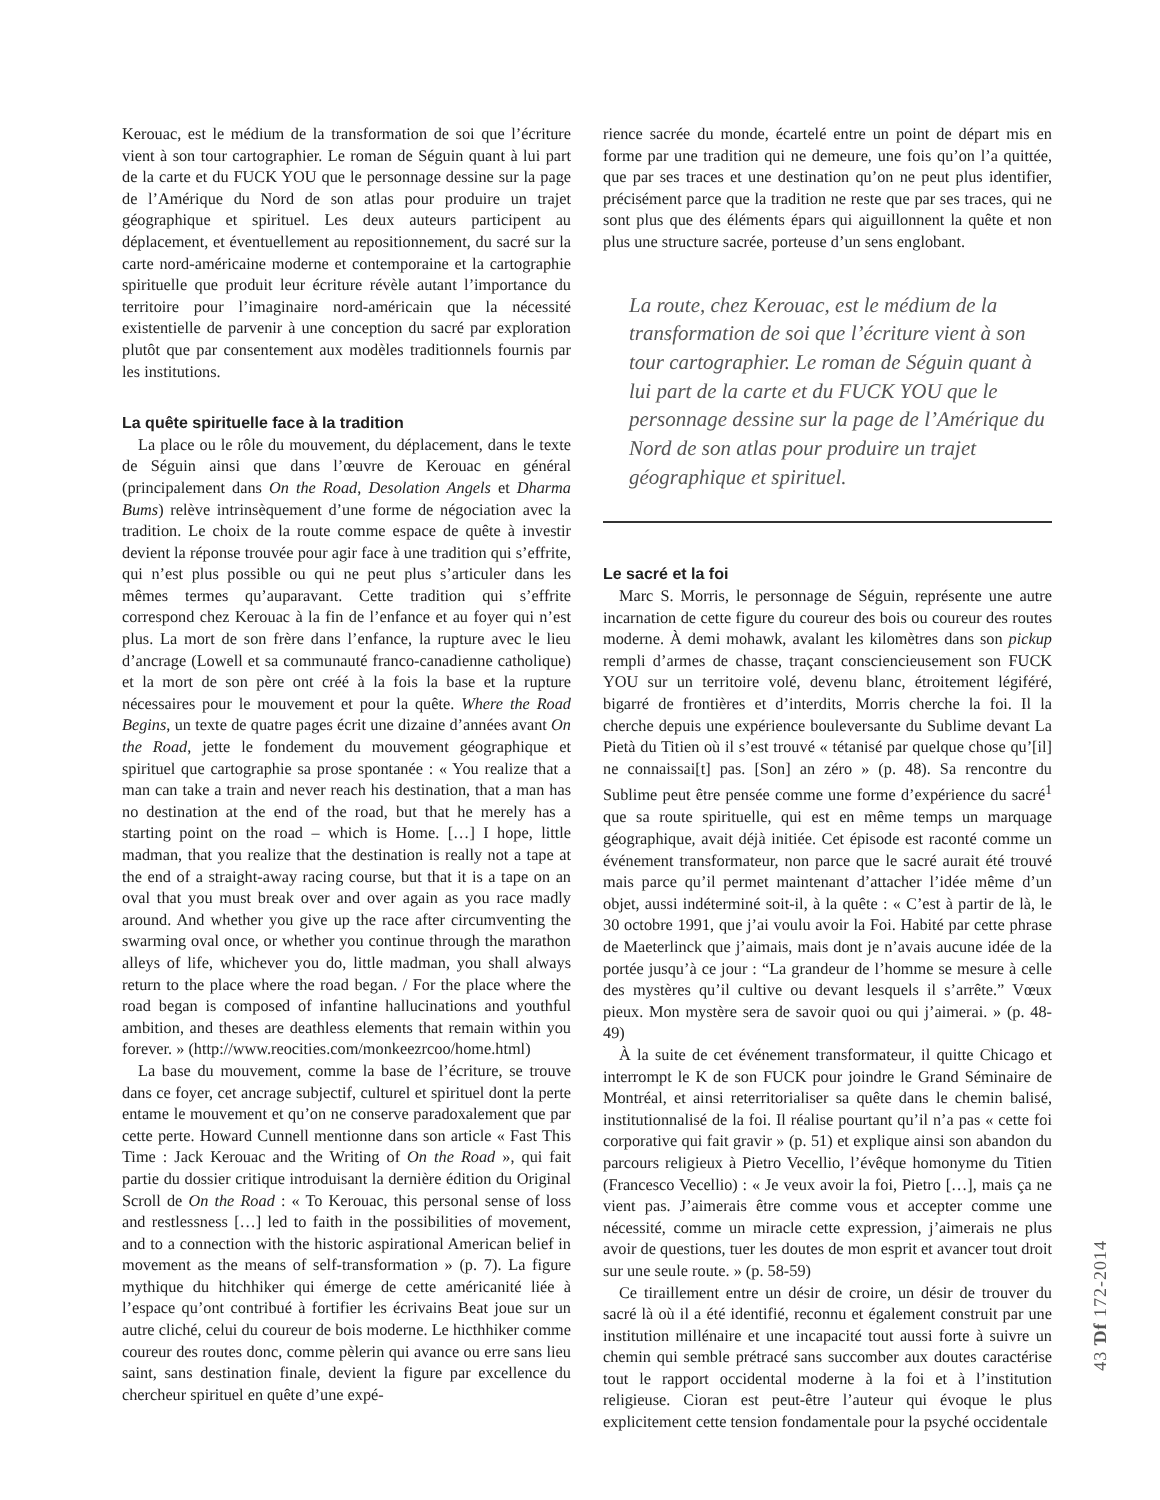Kerouac, est le médium de la transformation de soi que l’écriture vient à son tour cartographier. Le roman de Séguin quant à lui part de la carte et du FUCK YOU que le personnage dessine sur la page de l’Amérique du Nord de son atlas pour produire un trajet géographique et spirituel. Les deux auteurs participent au déplacement, et éventuellement au repositionnement, du sacré sur la carte nord-américaine moderne et contemporaine et la cartographie spirituelle que produit leur écriture révèle autant l’importance du territoire pour l’imaginaire nord-américain que la nécessité existentielle de parvenir à une conception du sacré par exploration plutôt que par consentement aux modèles traditionnels fournis par les institutions.
La quête spirituelle face à la tradition
La place ou le rôle du mouvement, du déplacement, dans le texte de Séguin ainsi que dans l’œuvre de Kerouac en général (principalement dans On the Road, Desolation Angels et Dharma Bums) relève intrinsèquement d’une forme de négociation avec la tradition. Le choix de la route comme espace de quête à investir devient la réponse trouvée pour agir face à une tradition qui s’effrite, qui n’est plus possible ou qui ne peut plus s’articuler dans les mêmes termes qu’auparavant. Cette tradition qui s’effrite correspond chez Kerouac à la fin de l’enfance et au foyer qui n’est plus. La mort de son frère dans l’enfance, la rupture avec le lieu d’ancrage (Lowell et sa communauté franco-canadienne catholique) et la mort de son père ont créé à la fois la base et la rupture nécessaires pour le mouvement et pour la quête. Where the Road Begins, un texte de quatre pages écrit une dizaine d’années avant On the Road, jette le fondement du mouvement géographique et spirituel que cartographie sa prose spontanée : « You realize that a man can take a train and never reach his destination, that a man has no destination at the end of the road, but that he merely has a starting point on the road – which is Home. […] I hope, little madman, that you realize that the destination is really not a tape at the end of a straight-away racing course, but that it is a tape on an oval that you must break over and over again as you race madly around. And whether you give up the race after circumventing the swarming oval once, or whether you continue through the marathon alleys of life, whichever you do, little madman, you shall always return to the place where the road began. / For the place where the road began is composed of infantine hallucinations and youthful ambition, and theses are deathless elements that remain within you forever. » (http://www.reocities.com/monkeezrcoo/home.html)
La base du mouvement, comme la base de l’écriture, se trouve dans ce foyer, cet ancrage subjectif, culturel et spirituel dont la perte entame le mouvement et qu’on ne conserve paradoxalement que par cette perte. Howard Cunnell mentionne dans son article « Fast This Time : Jack Kerouac and the Writing of On the Road », qui fait partie du dossier critique introduisant la dernière édition du Original Scroll de On the Road : « To Kerouac, this personal sense of loss and restlessness […] led to faith in the possibilities of movement, and to a connection with the historic aspirational American belief in movement as the means of self-transformation » (p. 7). La figure mythique du hitchhiker qui émerge de cette américanité liée à l’espace qu’ont contribué à fortifier les écrivains Beat joue sur un autre cliché, celui du coureur de bois moderne. Le hicthhiker comme coureur des routes donc, comme pèlerin qui avance ou erre sans lieu saint, sans destination finale, devient la figure par excellence du chercheur spirituel en quête d’une expé-
rience sacrée du monde, écartelé entre un point de départ mis en forme par une tradition qui ne demeure, une fois qu’on l’a quittée, que par ses traces et une destination qu’on ne peut plus identifier, précisément parce que la tradition ne reste que par ses traces, qui ne sont plus que des éléments épars qui aiguillonnent la quête et non plus une structure sacrée, porteuse d’un sens englobant.
La route, chez Kerouac, est le médium de la transformation de soi que l’écriture vient à son tour cartographier. Le roman de Séguin quant à lui part de la carte et du FUCK YOU que le personnage dessine sur la page de l’Amérique du Nord de son atlas pour produire un trajet géographique et spirituel.
Le sacré et la foi
Marc S. Morris, le personnage de Séguin, représente une autre incarnation de cette figure du coureur des bois ou coureur des routes moderne. À demi mohawk, avalant les kilomètres dans son pickup rempli d’armes de chasse, traçant consciencieusement son FUCK YOU sur un territoire volé, devenu blanc, étroitement légiféré, bigarré de frontières et d’interdits, Morris cherche la foi. Il la cherche depuis une expérience bouleversante du Sublime devant La Pietà du Titien où il s’est trouvé « tétanisé par quelque chose qu’[il] ne connaissai[t] pas. [Son] an zéro » (p. 48). Sa rencontre du Sublime peut être pensée comme une forme d’expérience du sacré<sup>1</sup> que sa route spirituelle, qui est en même temps un marquage géographique, avait déjà initiée. Cet épisode est raconté comme un événement transformateur, non parce que le sacré aurait été trouvé mais parce qu’il permet maintenant d’attacher l’idée même d’un objet, aussi indéterminé soit-il, à la quête : « C’est à partir de là, le 30 octobre 1991, que j’ai voulu avoir la Foi. Habité par cette phrase de Maeterlinck que j’aimais, mais dont je n’avais aucune idée de la portée jusqu’à ce jour : “La grandeur de l’homme se mesure à celle des mystères qu’il cultive ou devant lesquels il s’arrête.” Vœux pieux. Mon mystère sera de savoir quoi ou qui j’aimerai. » (p. 48-49)
À la suite de cet événement transformateur, il quitte Chicago et interrompt le K de son FUCK pour joindre le Grand Séminaire de Montréal, et ainsi reterritorialiser sa quête dans le chemin balisé, institutionnalisé de la foi. Il réalise pourtant qu’il n’a pas « cette foi corporative qui fait gravir » (p. 51) et explique ainsi son abandon du parcours religieux à Pietro Vecellio, l’évêque homonyme du Titien (Francesco Vecellio) : « Je veux avoir la foi, Pietro […], mais ça ne vient pas. J’aimerais être comme vous et accepter comme une nécessité, comme un miracle cette expression, j’aimerais ne plus avoir de questions, tuer les doutes de mon esprit et avancer tout droit sur une seule route. » (p. 58-59)
Ce tiraillement entre un désir de croire, un désir de trouver du sacré là où il a été identifié, reconnu et également construit par une institution millénaire et une incapacité tout aussi forte à suivre un chemin qui semble prétracé sans succomber aux doutes caractérise tout le rapport occidental moderne à la foi et à l’institution religieuse. Cioran est peut-être l’auteur qui évoque le plus explicitement cette tension fondamentale pour la psyché occidentale
43 Ɗf 172-2014